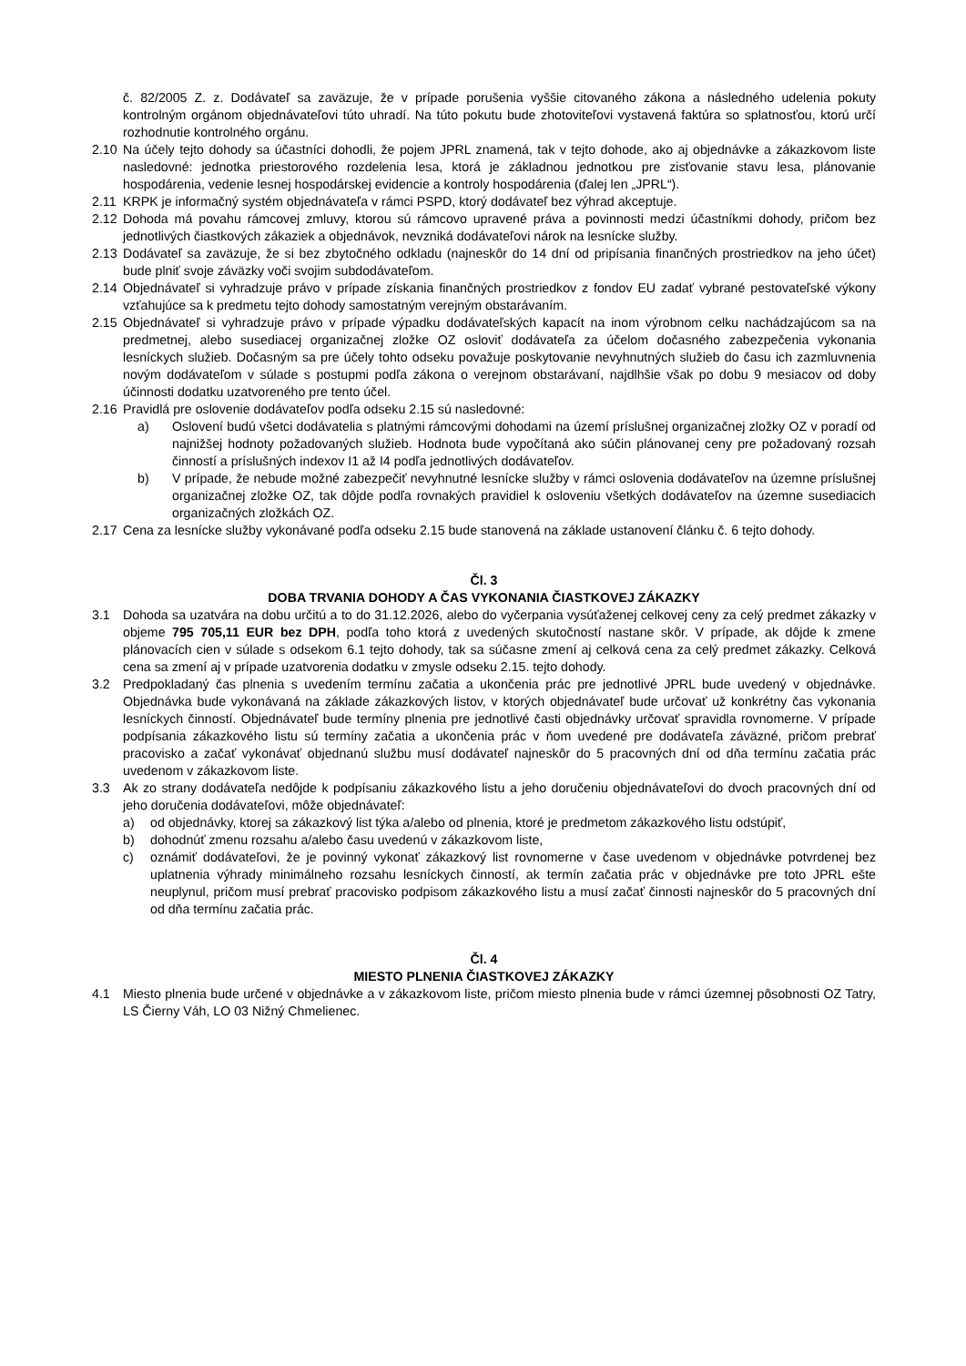č. 82/2005 Z. z. Dodávateľ sa zaväzuje, že v prípade porušenia vyššie citovaného zákona a následného udelenia pokuty kontrolným orgánom objednávateľovi túto uhradí. Na túto pokutu bude zhotoviteľovi vystavená faktúra so splatnosťou, ktorú určí rozhodnutie kontrolného orgánu.
2.10 Na účely tejto dohody sa účastníci dohodli, že pojem JPRL znamená, tak v tejto dohode, ako aj objednávke a zákazkovom liste nasledovné: jednotka priestorového rozdelenia lesa, ktorá je základnou jednotkou pre zisťovanie stavu lesa, plánovanie hospodárenia, vedenie lesnej hospodárskej evidencie a kontroly hospodárenia (ďalej len „JPRL“).
2.11 KRPK je informačný systém objednávateľa v rámci PSPD, ktorý dodávateľ bez výhrad akceptuje.
2.12 Dohoda má povahu rámcovej zmluvy, ktorou sú rámcovo upravené práva a povinnosti medzi účastníkmi dohody, pričom bez jednotlivých čiastkových zákaziek a objednávok, nevzniká dodávateľovi nárok na lesnícke služby.
2.13 Dodávateľ sa zaväzuje, že si bez zbytočného odkladu (najneskôr do 14 dní od pripísania finančných prostriedkov na jeho účet) bude plniť svoje záväzky voči svojim subdodávateľom.
2.14 Objednávateľ si vyhradzuje právo v prípade získania finančných prostriedkov z fondov EU zadať vybrané pestovateľské výkony vzťahujúce sa k predmetu tejto dohody samostatným verejným obstarávaním.
2.15 Objednávateľ si vyhradzuje právo v prípade výpadku dodávateľských kapacít na inom výrobnom celku nachádzajúcom sa na predmetnej, alebo susediacej organizačnej zložke OZ osloviť dodávateľa za účelom dočasného zabezpečenia vykonania lesníckych služieb. Dočasným sa pre účely tohto odseku považuje poskytovanie nevyhnutných služieb do času ich zazmluvnenia novým dodávateľom v súlade s postupmi podľa zákona o verejnom obstarávaní, najdlhšie však po dobu 9 mesiacov od doby účinnosti dodatku uzatvoreného pre tento účel.
2.16 Pravidlá pre oslovenie dodávateľov podľa odseku 2.15 sú nasledovné:
a) Oslovení budú všetci dodávatelia s platnými rámcovými dohodami na území príslušnej organizačnej zložky OZ v poradí od najnižšej hodnoty požadovaných služieb. Hodnota bude vypočítaná ako súčin plánovanej ceny pre požadovaný rozsah činností a príslušných indexov I1 až I4 podľa jednotlivých dodávateľov.
b) V prípade, že nebude možné zabezpečiť nevyhnutné lesnícke služby v rámci oslovenia dodávateľov na územne príslušnej organizačnej zložke OZ, tak dôjde podľa rovnakých pravidiel k osloveniu všetkých dodávateľov na územne susediacich organizačných zložkách OZ.
2.17 Cena za lesnícke služby vykonávané podľa odseku 2.15 bude stanovená na základe ustanovení článku č. 6 tejto dohody.
Čl. 3
DOBA TRVANIA DOHODY A ČAS VYKONANIA ČIASTKOVEJ ZÁKAZKY
3.1 Dohoda sa uzatvára na dobu určitú a to do 31.12.2026, alebo do vyčerpania vysúťaženej celkovej ceny za celý predmet zákazky v objeme 795 705,11 EUR bez DPH, podľa toho ktorá z uvedených skutočností nastane skôr. V prípade, ak dôjde k zmene plánovacích cien v súlade s odsekom 6.1 tejto dohody, tak sa súčasne zmení aj celková cena za celý predmet zákazky. Celková cena sa zmení aj v prípade uzatvorenia dodatku v zmysle odseku 2.15. tejto dohody.
3.2 Predpokladaný čas plnenia s uvedením termínu začatia a ukončenia prác pre jednotlivé JPRL bude uvedený v objednávke. Objednávka bude vykonávaná na základe zákazkových listov, v ktorých objednávateľ bude určovať už konkrétny čas vykonania lesníckych činností. Objednávateľ bude termíny plnenia pre jednotlivé časti objednávky určovať spravidla rovnomerne. V prípade podpísania zákazkového listu sú termíny začatia a ukončenia prác v ňom uvedené pre dodávateľa záväzné, pričom prebrať pracovisko a začať vykonávať objednanú službu musí dodávateľ najneskôr do 5 pracovných dní od dňa termínu začatia prác uvedenom v zákazkovom liste.
3.3 Ak zo strany dodávateľa nedôjde k podpísaniu zákazkového listu a jeho doručeniu objednávateľovi do dvoch pracovných dní od jeho doručenia dodávateľovi, môže objednávateľ:
a) od objednávky, ktorej sa zákazkový list týka a/alebo od plnenia, ktoré je predmetom zákazkového listu odstúpiť,
b) dohodnúť zmenu rozsahu a/alebo času uvedenú v zákazkovom liste,
c) oznámiť dodávateľovi, že je povinný vykonať zákazkový list rovnomerne v čase uvedenom v objednávke potvrdenej bez uplatnenia výhrady minimálneho rozsahu lesníckych činností, ak termín začatia prác v objednávke pre toto JPRL ešte neuplynul, pričom musí prebrať pracovisko podpisom zákazkového listu a musí začať činnosti najneskôr do 5 pracovných dní od dňa termínu začatia prác.
Čl. 4
MIESTO PLNENIA ČIASTKOVEJ ZÁKAZKY
4.1 Miesto plnenia bude určené v objednávke a v zákazkovom liste, pričom miesto plnenia bude v rámci územnej pôsobnosti OZ Tatry, LS Čierny Váh, LO 03 Nižný Chmelienec.